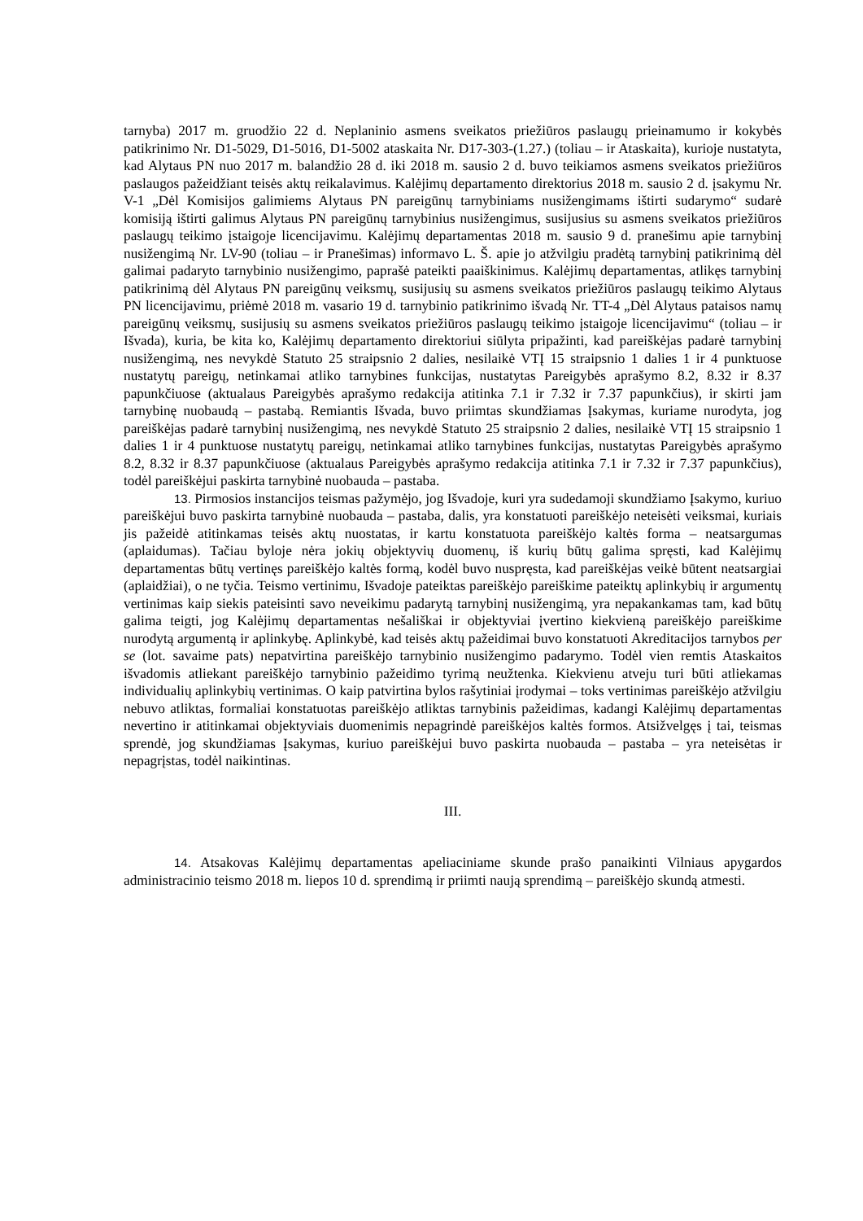tarnyba) 2017 m. gruodžio 22 d. Neplaninio asmens sveikatos priežiūros paslaugų prieinamumo ir kokybės patikrinimo Nr. D1-5029, D1-5016, D1-5002 ataskaita Nr. D17-303-(1.27.) (toliau – ir Ataskaita), kurioje nustatyta, kad Alytaus PN nuo 2017 m. balandžio 28 d. iki 2018 m. sausio 2 d. buvo teikiamos asmens sveikatos priežiūros paslaugos pažeidžiant teisės aktų reikalavimus. Kalėjimų departamento direktorius 2018 m. sausio 2 d. įsakymu Nr. V-1 „Dėl Komisijos galimiems Alytaus PN pareigūnų tarnybiniams nusižengimams ištirti sudarymo“ sudarė komisiją ištirti galimus Alytaus PN pareigūnų tarnybinius nusižengimus, susijusius su asmens sveikatos priežiūros paslaugų teikimo įstaigoje licencijavimu. Kalėjimų departamentas 2018 m. sausio 9 d. pranešimu apie tarnybinį nusižengimą Nr. LV-90 (toliau – ir Pranešimas) informavo L. Š. apie jo atžvilgiu pradėtą tarnybinį patikrinimą dėl galimai padaryto tarnybinio nusižengimo, paprašė pateikti paaiškinimus. Kalėjimų departamentas, atlikęs tarnybinį patikrinimą dėl Alytaus PN pareigūnų veiksmų, susijusių su asmens sveikatos priežiūros paslaugų teikimo Alytaus PN licencijavimu, priėmė 2018 m. vasario 19 d. tarnybinio patikrinimo išvadą Nr. TT-4 „Dėl Alytaus pataisos namų pareigūnų veiksmų, susijusių su asmens sveikatos priežiūros paslaugų teikimo įstaigoje licencijavimu“ (toliau – ir Išvada), kuria, be kita ko, Kalėjimų departamento direktoriui siūlyta pripažinti, kad pareiškėjas padarė tarnybinį nusižengimą, nes nevykdė Statuto 25 straipsnio 2 dalies, nesilaikė VTĮ 15 straipsnio 1 dalies 1 ir 4 punktuose nustatytų pareigų, netinkamai atliko tarnybines funkcijas, nustatytas Pareigybės aprašymo 8.2, 8.32 ir 8.37 papunkčiuose (aktualaus Pareigybės aprašymo redakcija atitinka 7.1 ir 7.32 ir 7.37 papunkčius), ir skirti jam tarnybinę nuobaudą – pastabą. Remiantis Išvada, buvo priimtas skundžiamas Įsakymas, kuriame nurodyta, jog pareiškėjas padarė tarnybinį nusižengimą, nes nevykdė Statuto 25 straipsnio 2 dalies, nesilaikė VTĮ 15 straipsnio 1 dalies 1 ir 4 punktuose nustatytų pareigų, netinkamai atliko tarnybines funkcijas, nustatytas Pareigybės aprašymo 8.2, 8.32 ir 8.37 papunkčiuose (aktualaus Pareigybės aprašymo redakcija atitinka 7.1 ir 7.32 ir 7.37 papunkčius), todėl pareiškėjui paskirta tarnybinė nuobauda – pastaba.
13. Pirmosios instancijos teismas pažymėjo, jog Išvadoje, kuri yra sudedamoji skundžiamo Įsakymo, kuriuo pareiškėjui buvo paskirta tarnybinė nuobauda – pastaba, dalis, yra konstatuoti pareiškėjo neteisėti veiksmai, kuriais jis pažeidė atitinkamas teisės aktų nuostatas, ir kartu konstatuota pareiškėjo kaltės forma – neatsargumas (aplaidumas). Tačiau byloje nėra jokių objektyvių duomenų, iš kurių būtų galima spręsti, kad Kalėjimų departamentas būtų vertinęs pareiškėjo kaltės formą, kodėl buvo nuspręsta, kad pareiškėjas veikė būtent neatsargiai (aplaidžiai), o ne tyčia. Teismo vertinimu, Išvadoje pateiktas pareiškėjo pareiškime pateiktų aplinkybių ir argumentų vertinimas kaip siekis pateisinti savo neveikimu padarytą tarnybinį nusižengimą, yra nepakankamas tam, kad būtų galima teigti, jog Kalėjimų departamentas nešališkai ir objektyviai įvertino kiekvieną pareiškėjo pareiškime nurodytą argumentą ir aplinkybę. Aplinkybė, kad teisės aktų pažeidimai buvo konstatuoti Akreditacijos tarnybos per se (lot. savaime pats) nepatvirtina pareiškėjo tarnybinio nusižengimo padarymo. Todėl vien remtis Ataskaitos išvadomis atliekant pareiškėjo tarnybinio pažeidimo tyrimą neužtenka. Kiekvienu atveju turi būti atliekamas individualių aplinkybių vertinimas. O kaip patvirtina bylos rašytiniai įrodymai – toks vertinimas pareiškėjo atžvilgiu nebuvo atliktas, formaliai konstatuotas pareiškėjo atliktas tarnybinis pažeidimas, kadangi Kalėjimų departamentas nevertino ir atitinkamai objektyviais duomenimis nepagrindė pareiškėjos kaltės formos. Atsižvelgęs į tai, teismas sprendė, jog skundžiamas Įsakymas, kuriuo pareiškėjui buvo paskirta nuobauda – pastaba – yra neteisėtas ir nepagrįstas, todėl naikintinas.
III.
14. Atsakovas Kalėjimų departamentas apeliaciniame skunde prašo panaikinti Vilniaus apygardos administracinio teismo 2018 m. liepos 10 d. sprendimą ir priimti naują sprendimą – pareiškėjo skundą atmesti.